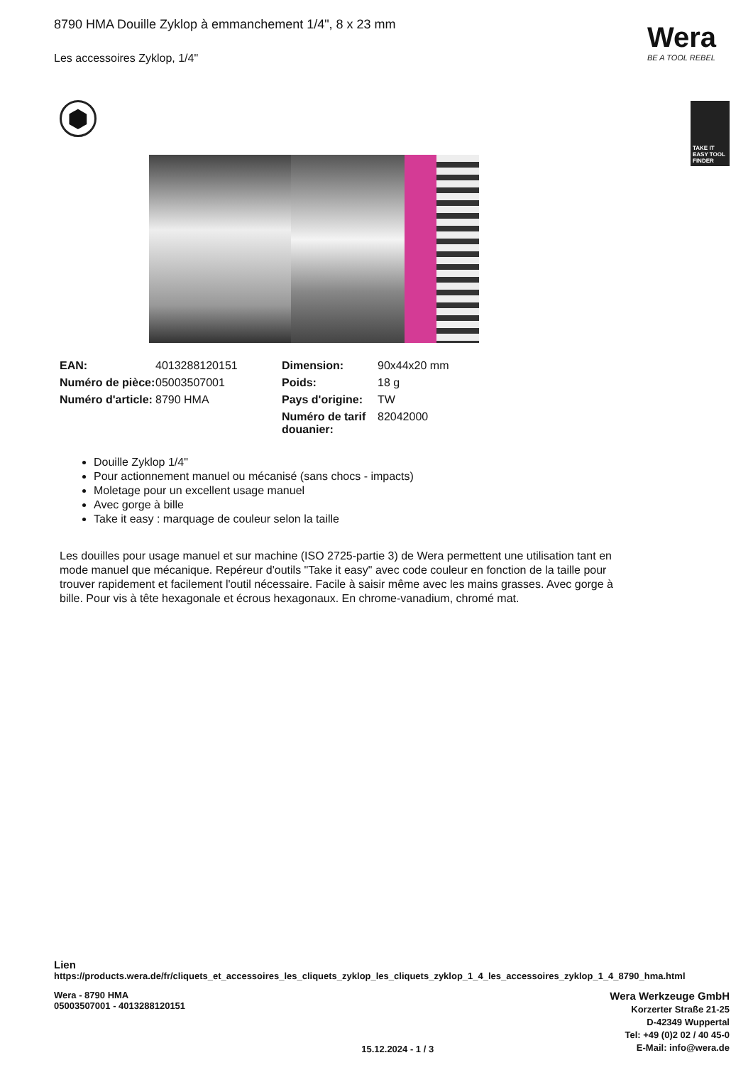Wera
BE A TOOL REBEL
TAKE IT EASY TOOL FINDER
8790 HMA Douille Zyklop à emmanchement 1/4", 8 x 23 mm
Les accessoires Zyklop, 1/4"
⬢
| EAN: | 4013288120151 | Dimension: | 90x44x20 mm |
| Numéro de pièce: | 05003507001 | Poids: | 18 g |
| Numéro d'article: | 8790 HMA | Pays d'origine: | TW |
| | | Numéro de tarif douanier: | 82042000 |
Douille Zyklop 1/4"
Pour actionnement manuel ou mécanisé (sans chocs - impacts)
Moletage pour un excellent usage manuel
Avec gorge à bille
Take it easy : marquage de couleur selon la taille
Les douilles pour usage manuel et sur machine (ISO 2725-partie 3) de Wera permettent une utilisation tant en mode manuel que mécanique. Repéreur d'outils "Take it easy" avec code couleur en fonction de la taille pour trouver rapidement et facilement l'outil nécessaire. Facile à saisir même avec les mains grasses. Avec gorge à bille. Pour vis à tête hexagonale et écrous hexagonaux. En chrome-vanadium, chromé mat.
Lien
https://products.wera.de/fr/cliquets_et_accessoires_les_cliquets_zyklop_les_cliquets_zyklop_1_4_les_accessoires_zyklop_1_4_8790_hma.html
Wera - 8790 HMA
05003507001 - 4013288120151
15.12.2024 - 1 / 3
Wera Werkzeuge GmbH
Korzerter Straße 21-25
D-42349 Wuppertal
Tel: +49 (0)2 02 / 40 45-0
E-Mail: info@wera.de